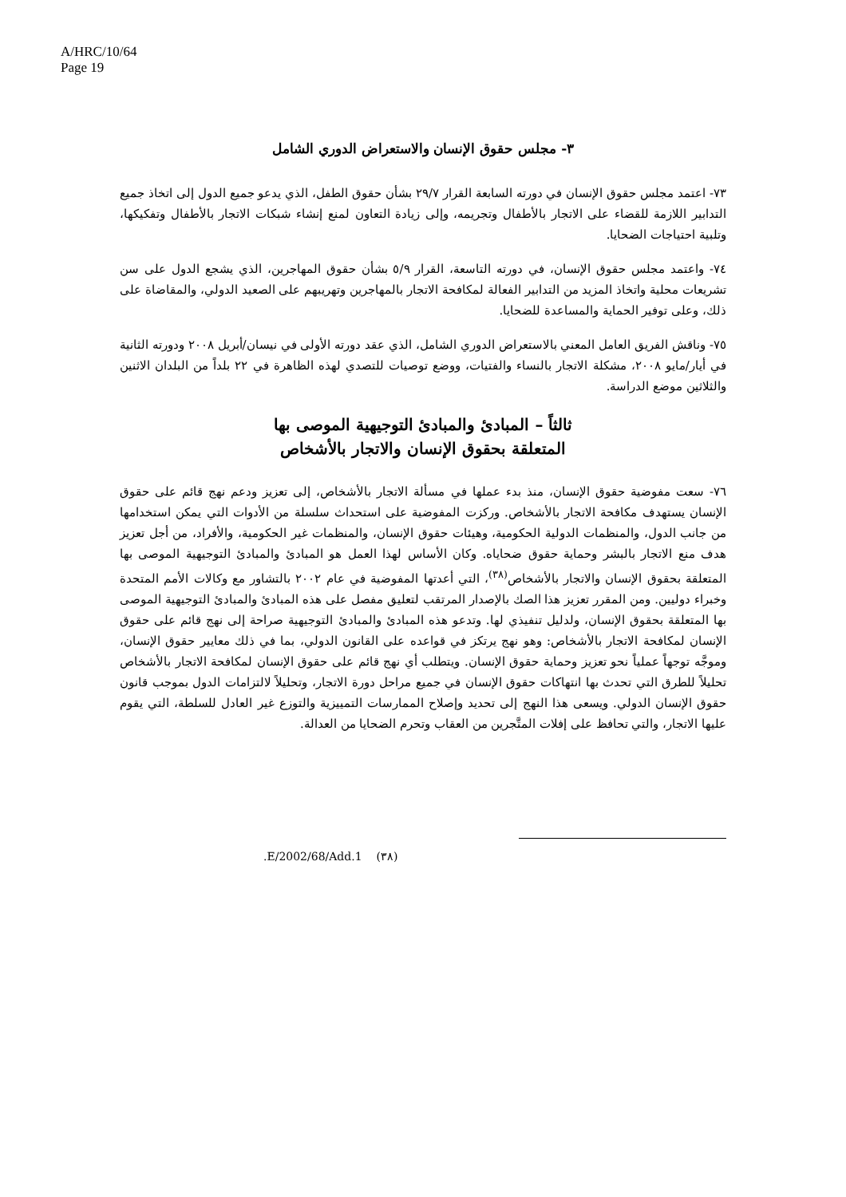A/HRC/10/64
Page 19
٣- مجلس حقوق الإنسان والاستعراض الدوري الشامل
٧٣- اعتمد مجلس حقوق الإنسان في دورته السابعة القرار ٢٩/٧ بشأن حقوق الطفل، الذي يدعو جميع الدول إلى اتخاذ جميع التدابير اللازمة للقضاء على الاتجار بالأطفال وتجريمه، وإلى زيادة التعاون لمنع إنشاء شبكات الاتجار بالأطفال وتفكيكها، وتلبية احتياجات الضحايا.
٧٤- واعتمد مجلس حقوق الإنسان، في دورته التاسعة، القرار ٥/٩ بشأن حقوق المهاجرين، الذي يشجع الدول على سن تشريعات محلية واتخاذ المزيد من التدابير الفعالة لمكافحة الاتجار بالمهاجرين وتهريبهم على الصعيد الدولي، والمقاضاة على ذلك، وعلى توفير الحماية والمساعدة للضحايا.
٧٥- وناقش الفريق العامل المعني بالاستعراض الدوري الشامل، الذي عقد دورته الأولى في نيسان/أبريل ٢٠٠٨ ودورته الثانية في أيار/مايو ٢٠٠٨، مشكلة الاتجار بالنساء والفتيات، ووضع توصيات للتصدي لهذه الظاهرة في ٢٢ بلداً من البلدان الاثنين والثلاثين موضع الدراسة.
ثالثاً – المبادئ والمبادئ التوجيهية الموصى بها
المتعلقة بحقوق الإنسان والاتجار بالأشخاص
٧٦- سعت مفوضية حقوق الإنسان، منذ بدء عملها في مسألة الاتجار بالأشخاص، إلى تعزيز ودعم نهج قائم على حقوق الإنسان يستهدف مكافحة الاتجار بالأشخاص. وركزت المفوضية على استحداث سلسلة من الأدوات التي يمكن استخدامها من جانب الدول، والمنظمات الدولية الحكومية، وهيئات حقوق الإنسان، والمنظمات غير الحكومية، والأفراد، من أجل تعزيز هدف منع الاتجار بالبشر وحماية حقوق ضحاياه. وكان الأساس لهذا العمل هو المبادئ والمبادئ التوجيهية الموصى بها المتعلقة بحقوق الإنسان والاتجار بالأشخاص<sup>(٣٨)</sup>، التي أعدتها المفوضية في عام ٢٠٠٢ بالتشاور مع وكالات الأمم المتحدة وخبراء دوليين. ومن المقرر تعزيز هذا الصك بالإصدار المرتقب لتعليق مفصل على هذه المبادئ والمبادئ التوجيهية الموصى بها المتعلقة بحقوق الإنسان، ولدليل تنفيذي لها. وتدعو هذه المبادئ والمبادئ التوجيهية صراحة إلى نهج قائم على حقوق الإنسان لمكافحة الاتجار بالأشخاص: وهو نهج يرتكز في قواعده على القانون الدولي، بما في ذلك معايير حقوق الإنسان، وموجَّه توجهاً عملياً نحو تعزيز وحماية حقوق الإنسان. ويتطلب أي نهج قائم على حقوق الإنسان لمكافحة الاتجار بالأشخاص تحليلاً للطرق التي تحدث بها انتهاكات حقوق الإنسان في جميع مراحل دورة الاتجار، وتحليلاً لالتزامات الدول بموجب قانون حقوق الإنسان الدولي. ويسعى هذا النهج إلى تحديد وإصلاح الممارسات التمييزية والتوزع غير العادل للسلطة، التي يقوم عليها الاتجار، والتي تحافظ على إفلات المتَّجرين من العقاب وتحرم الضحايا من العدالة.
.E/2002/68/Add.1 (٣٨)